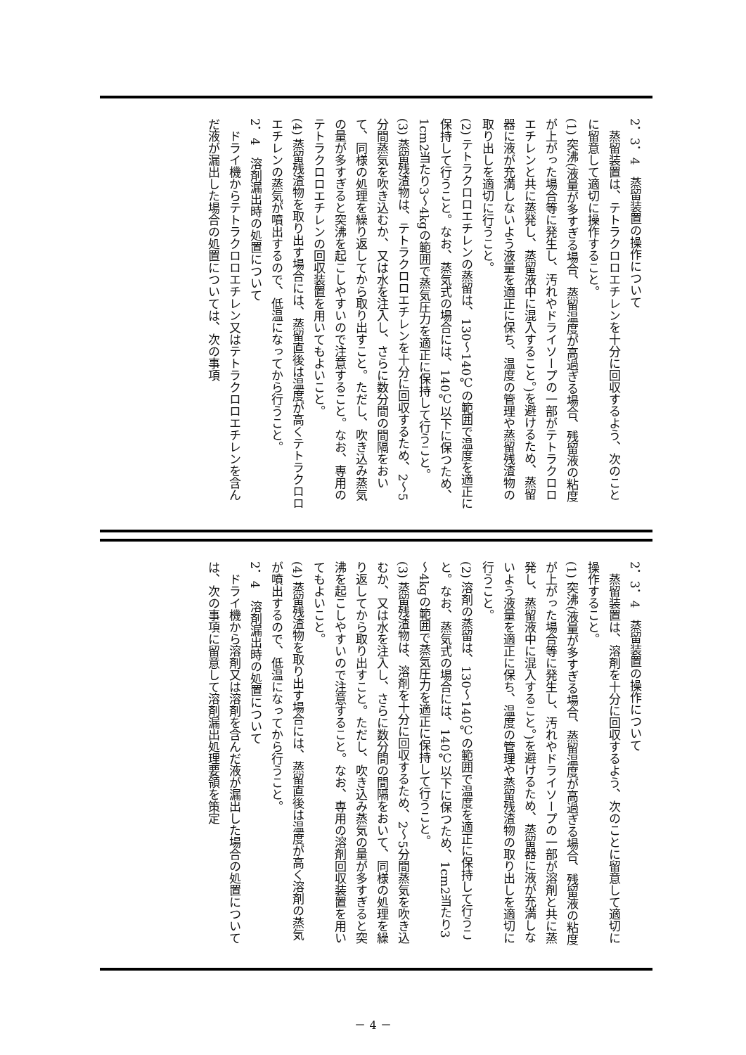2．3．4　蒸留装置の操作について
　蒸留装置は、テトラクロロエチレンを十分に回収するよう、次のことに留意して適切に操作すること。
(1) 突沸(液量が多すぎる場合、蒸留温度が高過ぎる場合、残留液の粘度が上がった場合等に発生し、汚れやドライソープの一部がテトラクロロエチレンと共に蒸発し、蒸留液中に混入すること。)を避けるため、蒸留器に液が充満しないよう液量を適正に保ち、温度の管理や蒸留残渣物の取り出しを適切に行うこと。
(2) テトラクロロエチレンの蒸留は、130～140℃の範囲で温度を適正に保持して行うこと。なお、蒸気式の場合には、140℃以下に保つため、1cm2当たり3～4kgの範囲で蒸気圧力を適正に保持して行うこと。
(3) 蒸留残渣物は、テトラクロロエチレンを十分に回収するため、2～5分間蒸気を吹き込むか、又は水を注入し、さらに数分間の間隔をおいて、同様の処理を繰り返してから取り出すこと。ただし、吹き込み蒸気の量が多すぎると突沸を起こしやすいので注意すること。なお、専用のテトラクロロエチレンの回収装置を用いてもよいこと。
(4) 蒸留残渣物を取り出す場合には、蒸留直後は温度が高くテトラクロロエチレンの蒸気が噴出するので、低温になってから行うこと。
2．4　溶剤漏出時の処置について
　ドライ機からテトラクロロエチレン又はテトラクロロエチレンを含んだ液が漏出した場合の処置については、次の事項
2．3．4　蒸留装置の操作について
　蒸留装置は、溶剤を十分に回収するよう、次のことに留意して適切に操作すること。
(1) 突沸(液量が多すぎる場合、蒸留温度が高過ぎる場合、残留液の粘度が上がった場合等に発生し、汚れやドライソープの一部が溶剤と共に蒸発し、蒸留液中に混入すること。)を避けるため、蒸留器に液が充満しないよう液量を適正に保ち、温度の管理や蒸留残渣物の取り出しを適切に行うこと。
(2) 溶剤の蒸留は、130～140℃の範囲で温度を適正に保持して行うこと。なお、蒸気式の場合には、140℃以下に保つため、1cm2当たり3～4kgの範囲で蒸気圧力を適正に保持して行うこと。
(3) 蒸留残渣物は、溶剤を十分に回収するため、2～5分間蒸気を吹き込むか、又は水を注入し、さらに数分間の間隔をおいて、同様の処理を繰り返してから取り出すこと。ただし、吹き込み蒸気の量が多すぎると突沸を起こしやすいので注意すること。なお、専用の溶剤回収装置を用いてもよいこと。
(4) 蒸留残渣物を取り出す場合には、蒸留直後は温度が高く溶剤の蒸気が噴出するので、低温になってから行うこと。
2．4　溶剤漏出時の処置について
　ドライ機から溶剤又は溶剤を含んだ液が漏出した場合の処置については、次の事項に留意して溶剤漏出処理要領を策定
－ 4 －